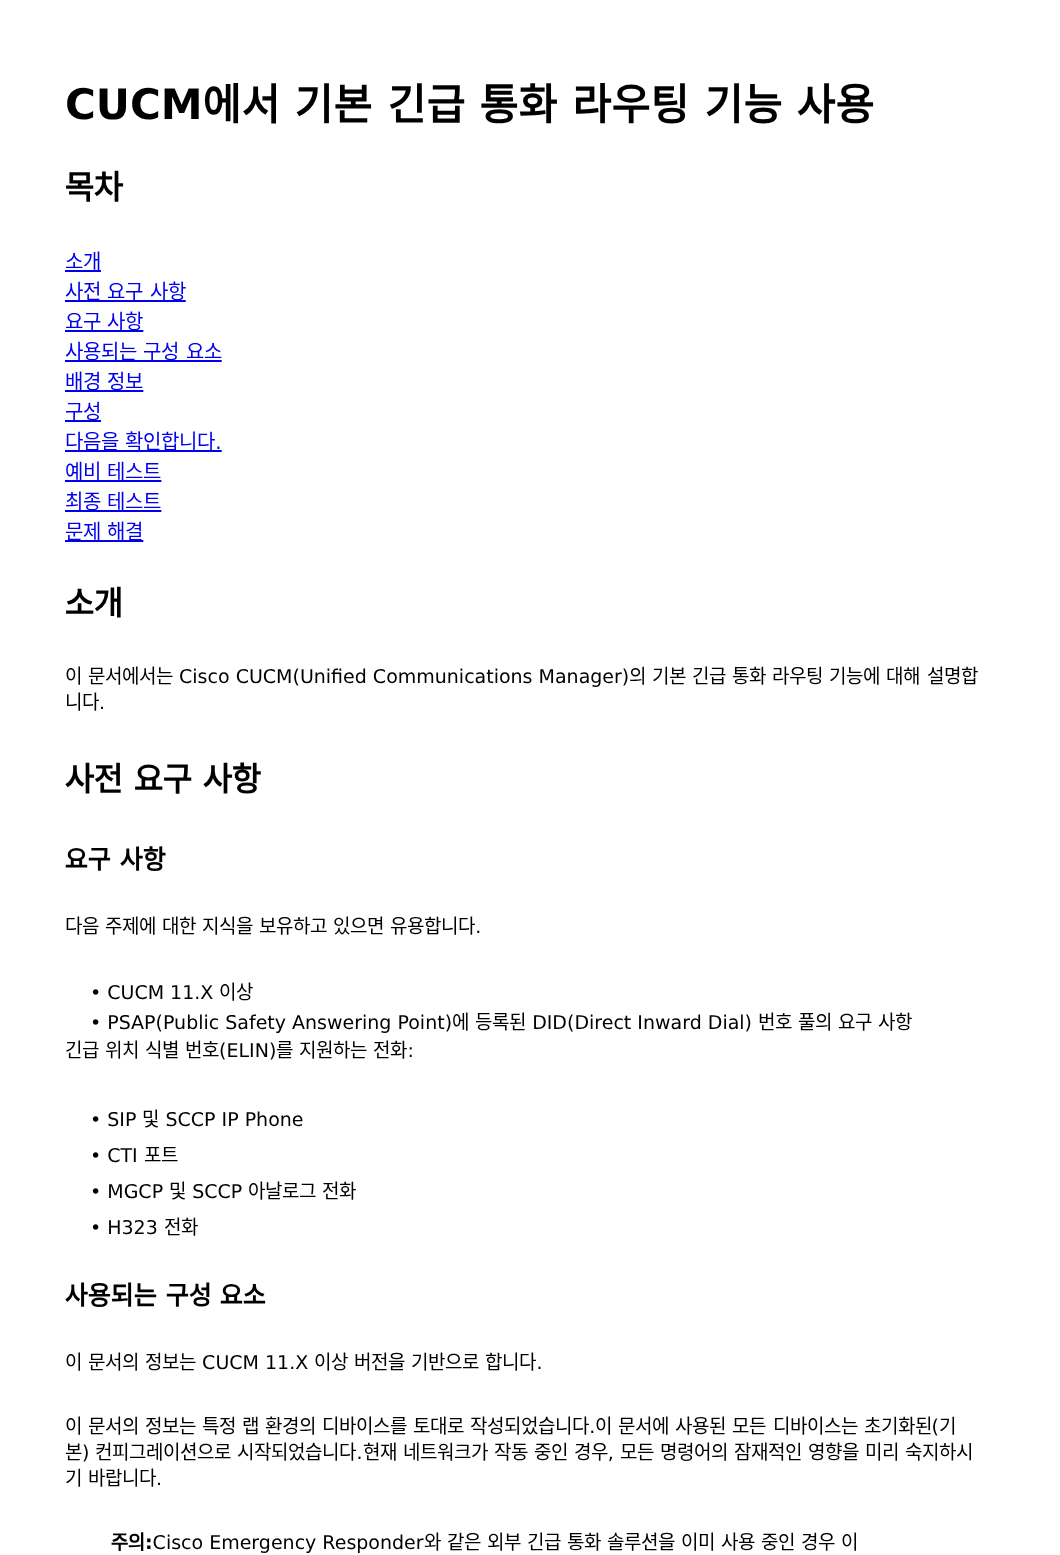CUCM에서 기본 긴급 통화 라우팅 기능 사용
목차
소개
사전 요구 사항
요구 사항
사용되는 구성 요소
배경 정보
구성
다음을 확인합니다.
예비 테스트
최종 테스트
문제 해결
소개
이 문서에서는 Cisco CUCM(Unified Communications Manager)의 기본 긴급 통화 라우팅 기능에 대해 설명합니다.
사전 요구 사항
요구 사항
다음 주제에 대한 지식을 보유하고 있으면 유용합니다.
• CUCM 11.X 이상
• PSAP(Public Safety Answering Point)에 등록된 DID(Direct Inward Dial) 번호 풀의 요구 사항
긴급 위치 식별 번호(ELIN)를 지원하는 전화:
• SIP 및 SCCP IP Phone
• CTI 포트
• MGCP 및 SCCP 아날로그 전화
• H323 전화
사용되는 구성 요소
이 문서의 정보는 CUCM 11.X 이상 버전을 기반으로 합니다.
이 문서의 정보는 특정 랩 환경의 디바이스를 토대로 작성되었습니다.이 문서에 사용된 모든 디바이스는 초기화된(기본) 컨피그레이션으로 시작되었습니다.현재 네트워크가 작동 중인 경우, 모든 명령어의 잠재적인 영향을 미리 숙지하시기 바랍니다.
주의: Cisco Emergency Responder와 같은 외부 긴급 통화 솔루션을 이미 사용 중인 경우 이